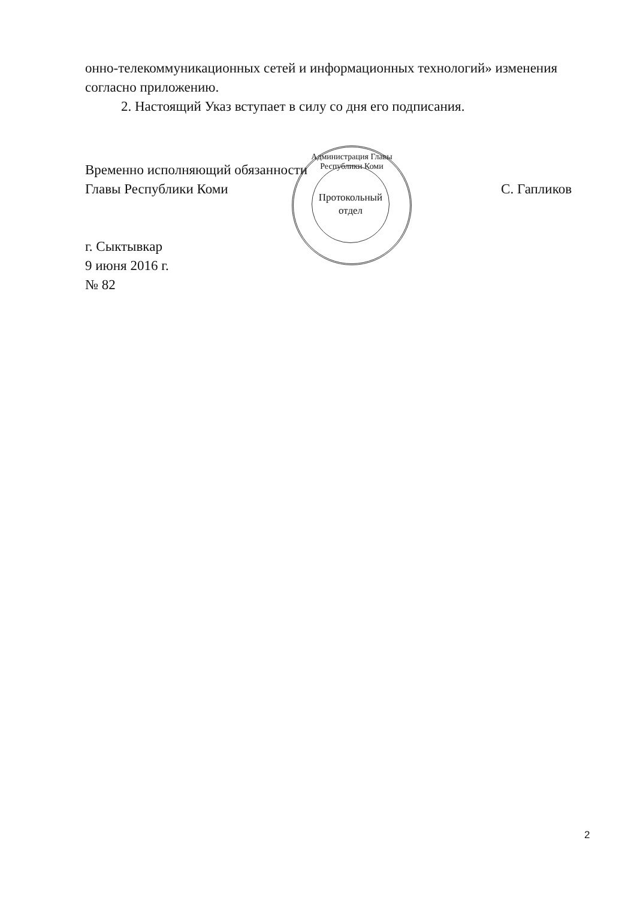онно-телекоммуникационных сетей и информационных технологий» измене­ния согласно приложению.
2. Настоящий Указ вступает в силу со дня его подписания.
Временно исполняющий обязанности
Главы Республики Коми
С. Гапликов
г. Сыктывкар
9 июня 2016 г.
№ 82
Администрация Главы Республики Коми
Протокольный
отдел
2